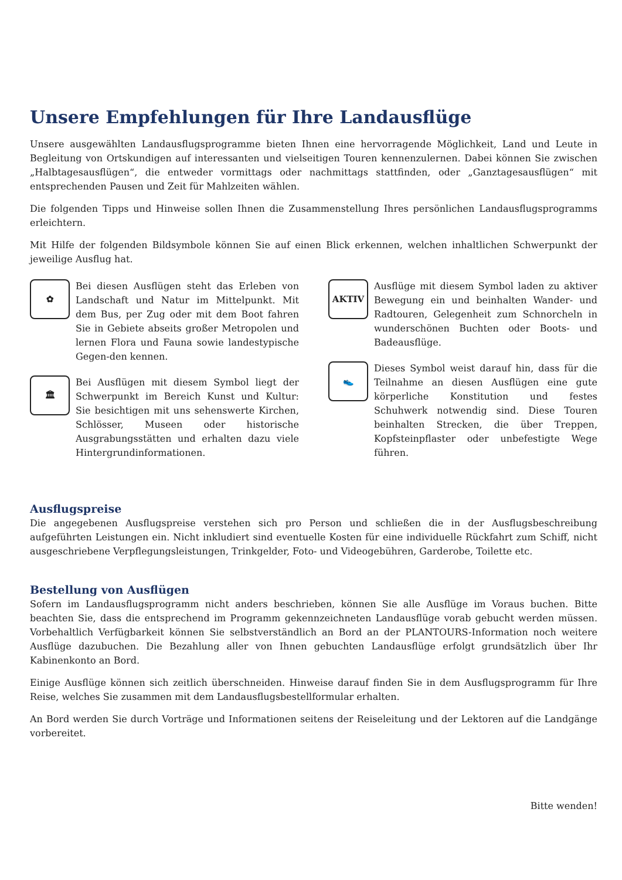Unsere Empfehlungen für Ihre Landausflüge
Unsere ausgewählten Landausflugsprogramme bieten Ihnen eine hervorragende Möglichkeit, Land und Leute in Begleitung von Ortskundigen auf interessanten und vielseitigen Touren kennenzulernen. Dabei können Sie zwischen „Halbtagesausflügen“, die entweder vormittags oder nachmittags stattfinden, oder „Ganztagesausflügen“ mit entsprechenden Pausen und Zeit für Mahlzeiten wählen.
Die folgenden Tipps und Hinweise sollen Ihnen die Zusammenstellung Ihres persönlichen Landausflugsprogramms erleichtern.
Mit Hilfe der folgenden Bildsymbole können Sie auf einen Blick erkennen, welchen inhaltlichen Schwerpunkt der jeweilige Ausflug hat.
✿
Bei diesen Ausflügen steht das Erleben von Landschaft und Natur im Mittelpunkt. Mit dem Bus, per Zug oder mit dem Boot fahren Sie in Gebiete abseits großer Metropolen und lernen Flora und Fauna sowie landestypische Gegen-den kennen.
🏛
Bei Ausflügen mit diesem Symbol liegt der Schwerpunkt im Bereich Kunst und Kultur: Sie besichtigen mit uns sehenswerte Kirchen, Schlösser, Museen oder historische Ausgrabungsstätten und erhalten dazu viele Hintergrundinformationen.
AKTIV
Ausflüge mit diesem Symbol laden zu aktiver Bewegung ein und beinhalten Wander- und Radtouren, Gelegenheit zum Schnorcheln in wunderschönen Buchten oder Boots- und Badeausflüge.
👟
Dieses Symbol weist darauf hin, dass für die Teilnahme an diesen Ausflügen eine gute körperliche Konstitution und festes Schuhwerk notwendig sind. Diese Touren beinhalten Strecken, die über Treppen, Kopfsteinpflaster oder unbefestigte Wege führen.
Ausflugspreise
Die angegebenen Ausflugspreise verstehen sich pro Person und schließen die in der Ausflugsbeschreibung aufgeführten Leistungen ein. Nicht inkludiert sind eventuelle Kosten für eine individuelle Rückfahrt zum Schiff, nicht ausgeschriebene Verpflegungsleistungen, Trinkgelder, Foto- und Videogebühren, Garderobe, Toilette etc.
Bestellung von Ausflügen
Sofern im Landausflugsprogramm nicht anders beschrieben, können Sie alle Ausflüge im Voraus buchen. Bitte beachten Sie, dass die entsprechend im Programm gekennzeichneten Landausflüge vorab gebucht werden müssen. Vorbehaltlich Verfügbarkeit können Sie selbstverständlich an Bord an der PLANTOURS-Information noch weitere Ausflüge dazubuchen. Die Bezahlung aller von Ihnen gebuchten Landausflüge erfolgt grundsätzlich über Ihr Kabinenkonto an Bord.
Einige Ausflüge können sich zeitlich überschneiden. Hinweise darauf finden Sie in dem Ausflugsprogramm für Ihre Reise, welches Sie zusammen mit dem Landausflugsbestellformular erhalten.
An Bord werden Sie durch Vorträge und Informationen seitens der Reiseleitung und der Lektoren auf die Landgänge vorbereitet.
Bitte wenden!